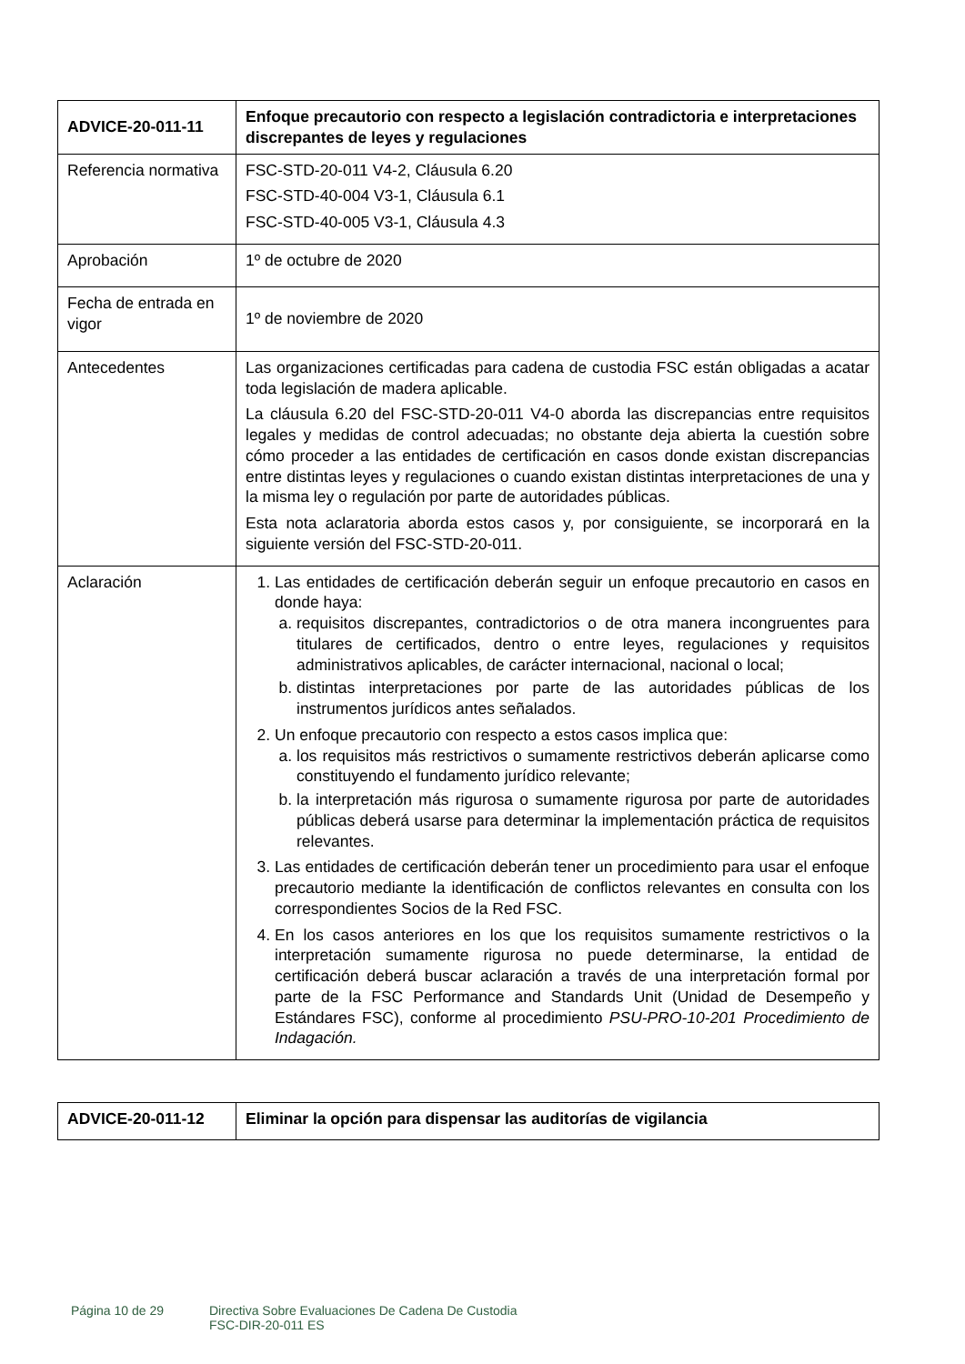| ADVICE-20-011-11 | Enfoque precautorio con respecto a legislación contradictoria e interpretaciones discrepantes de leyes y regulaciones |
| Referencia normativa | FSC-STD-20-011 V4-2, Cláusula 6.20 FSC-STD-40-004 V3-1, Cláusula 6.1 FSC-STD-40-005 V3-1, Cláusula 4.3 |
| Aprobación | 1º de octubre de 2020 |
| Fecha de entrada en vigor | 1º de noviembre de 2020 |
| Antecedentes | Las organizaciones certificadas para cadena de custodia FSC están obligadas a acatar toda legislación de madera aplicable. La cláusula 6.20 del FSC-STD-20-011 V4-0 aborda las discrepancias entre requisitos legales y medidas de control adecuadas; no obstante deja abierta la cuestión sobre cómo proceder a las entidades de certificación en casos donde existan discrepancias entre distintas leyes y regulaciones o cuando existan distintas interpretaciones de una y la misma ley o regulación por parte de autoridades públicas. Esta nota aclaratoria aborda estos casos y, por consiguiente, se incorporará en la siguiente versión del FSC-STD-20-011. |
| Aclaración | 1. Las entidades de certificación deberán seguir un enfoque precautorio en casos en donde haya: a. requisitos discrepantes, contradictorios o de otra manera incongruentes para titulares de certificados, dentro o entre leyes, regulaciones y requisitos administrativos aplicables, de carácter internacional, nacional o local; b. distintas interpretaciones por parte de las autoridades públicas de los instrumentos jurídicos antes señalados. 2. Un enfoque precautorio con respecto a estos casos implica que: a. los requisitos más restrictivos o sumamente restrictivos deberán aplicarse como constituyendo el fundamento jurídico relevante; b. la interpretación más rigurosa o sumamente rigurosa por parte de autoridades públicas deberá usarse para determinar la implementación práctica de requisitos relevantes. 3. Las entidades de certificación deberán tener un procedimiento para usar el enfoque precautorio mediante la identificación de conflictos relevantes en consulta con los correspondientes Socios de la Red FSC. 4. En los casos anteriores en los que los requisitos sumamente restrictivos o la interpretación sumamente rigurosa no puede determinarse, la entidad de certificación deberá buscar aclaración a través de una interpretación formal por parte de la FSC Performance and Standards Unit (Unidad de Desempeño y Estándares FSC), conforme al procedimiento PSU-PRO-10-201 Procedimiento de Indagación. |
| ADVICE-20-011-12 | Eliminar la opción para dispensar las auditorías de vigilancia |
Página 10 de 29 Directiva Sobre Evaluaciones De Cadena De Custodia
FSC-DIR-20-011 ES